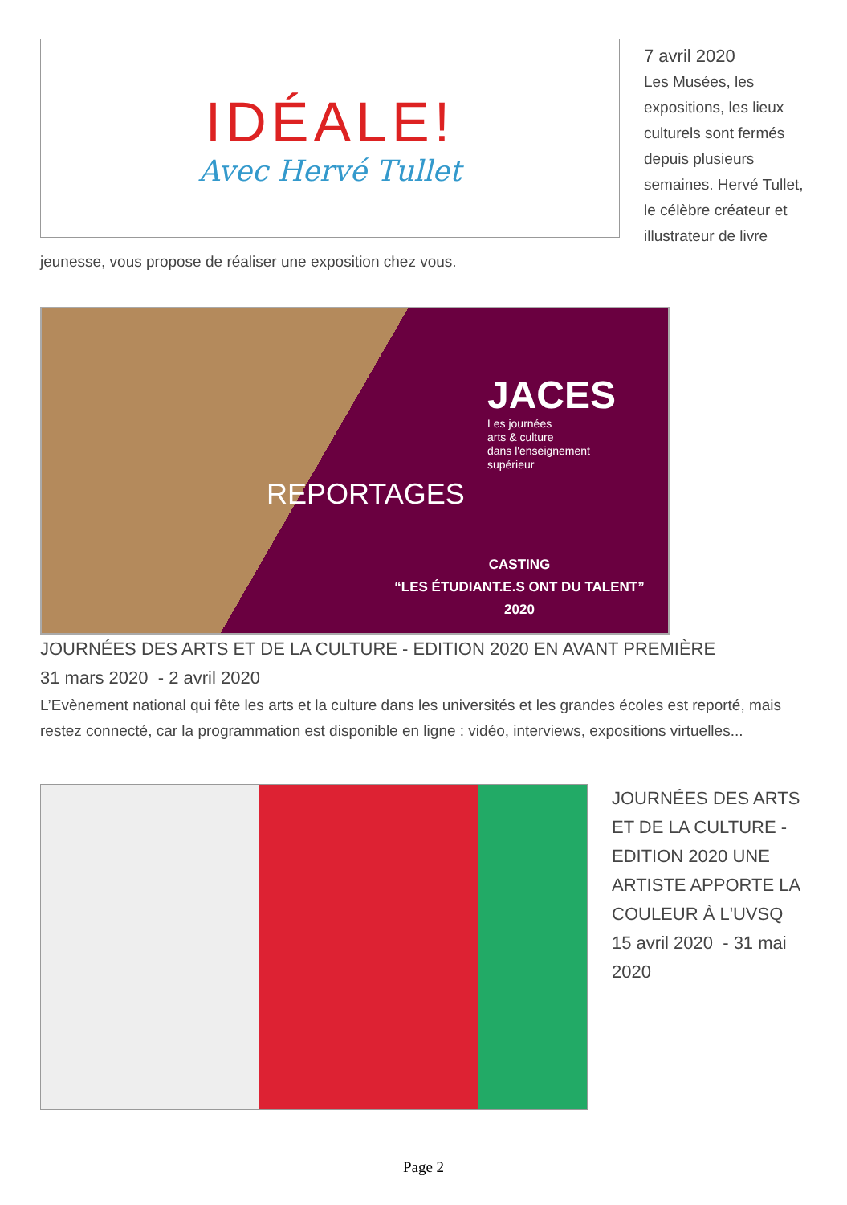IDÉALE!
Avec Hervé Tullet
7 avril 2020
Les Musées, les expositions, les lieux culturels sont fermés depuis plusieurs semaines. Hervé Tullet, le célèbre créateur et illustrateur de livre jeunesse, vous propose de réaliser une exposition chez vous.
JACES
Les journées
arts & culture
dans l'enseignement
supérieur
REPORTAGES
CASTING
“LES ÉTUDIANT.E.S ONT DU TALENT”
2020
JOURNÉES DES ARTS ET DE LA CULTURE - EDITION 2020 EN AVANT PREMIÈRE
31 mars 2020 - 2 avril 2020
L’Evènement national qui fête les arts et la culture dans les universités et les grandes écoles est reporté, mais restez connecté, car la programmation est disponible en ligne : vidéo, interviews, expositions virtuelles...
JOURNÉES DES ARTS ET DE LA CULTURE - EDITION 2020 UNE ARTISTE APPORTE LA COULEUR À L'UVSQ
15 avril 2020 - 31 mai 2020
Page 2